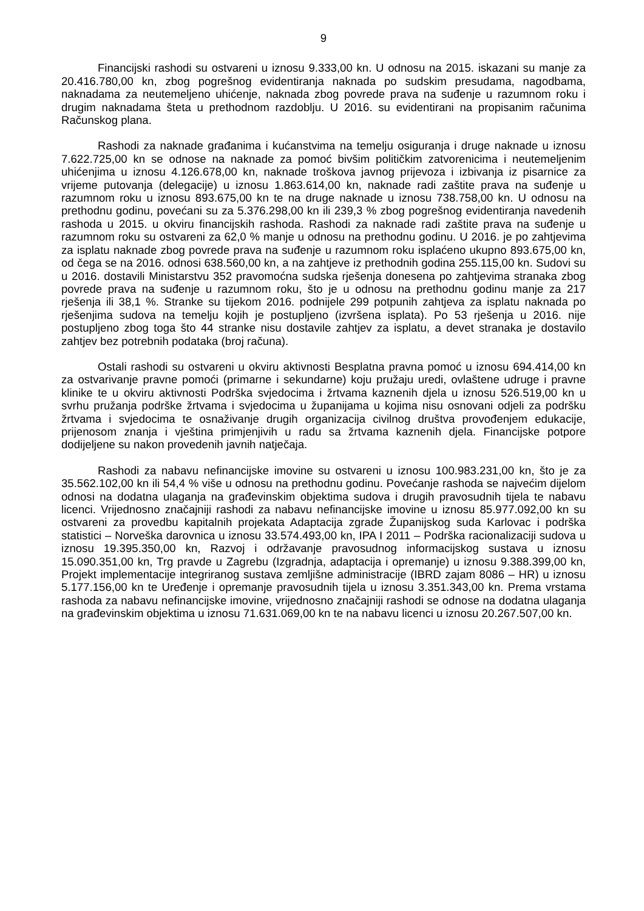9
Financijski rashodi su ostvareni u iznosu 9.333,00 kn. U odnosu na 2015. iskazani su manje za 20.416.780,00 kn, zbog pogrešnog evidentiranja naknada po sudskim presudama, nagodbama, naknadama za neutemeljeno uhićenje, naknada zbog povrede prava na suđenje u razumnom roku i drugim naknadama šteta u prethodnom razdoblju. U 2016. su evidentirani na propisanim računima Računskog plana.
Rashodi za naknade građanima i kućanstvima na temelju osiguranja i druge naknade u iznosu 7.622.725,00 kn se odnose na naknade za pomoć bivšim političkim zatvorenicima i neutemeljenim uhićenjima u iznosu 4.126.678,00 kn, naknade troškova javnog prijevoza i izbivanja iz pisarnice za vrijeme putovanja (delegacije) u iznosu 1.863.614,00 kn, naknade radi zaštite prava na suđenje u razumnom roku u iznosu 893.675,00 kn te na druge naknade u iznosu 738.758,00 kn. U odnosu na prethodnu godinu, povećani su za 5.376.298,00 kn ili 239,3 % zbog pogrešnog evidentiranja navedenih rashoda u 2015. u okviru financijskih rashoda. Rashodi za naknade radi zaštite prava na suđenje u razumnom roku su ostvareni za 62,0 % manje u odnosu na prethodnu godinu. U 2016. je po zahtjevima za isplatu naknade zbog povrede prava na suđenje u razumnom roku isplaćeno ukupno 893.675,00 kn, od čega se na 2016. odnosi 638.560,00 kn, a na zahtjeve iz prethodnih godina 255.115,00 kn. Sudovi su u 2016. dostavili Ministarstvu 352 pravomoćna sudska rješenja donesena po zahtjevima stranaka zbog povrede prava na suđenje u razumnom roku, što je u odnosu na prethodnu godinu manje za 217 rješenja ili 38,1 %. Stranke su tijekom 2016. podnijele 299 potpunih zahtjeva za isplatu naknada po rješenjima sudova na temelju kojih je postupljeno (izvršena isplata). Po 53 rješenja u 2016. nije postupljeno zbog toga što 44 stranke nisu dostavile zahtjev za isplatu, a devet stranaka je dostavilo zahtjev bez potrebnih podataka (broj računa).
Ostali rashodi su ostvareni u okviru aktivnosti Besplatna pravna pomoć u iznosu 694.414,00 kn za ostvarivanje pravne pomoći (primarne i sekundarne) koju pružaju uredi, ovlaštene udruge i pravne klinike te u okviru aktivnosti Podrška svjedocima i žrtvama kaznenih djela u iznosu 526.519,00 kn u svrhu pružanja podrške žrtvama i svjedocima u županijama u kojima nisu osnovani odjeli za podršku žrtvama i svjedocima te osnaživanje drugih organizacija civilnog društva provođenjem edukacije, prijenosom znanja i vještina primjenjivih u radu sa žrtvama kaznenih djela. Financijske potpore dodijeljene su nakon provedenih javnih natječaja.
Rashodi za nabavu nefinancijske imovine su ostvareni u iznosu 100.983.231,00 kn, što je za 35.562.102,00 kn ili 54,4 % više u odnosu na prethodnu godinu. Povećanje rashoda se najvećim dijelom odnosi na dodatna ulaganja na građevinskim objektima sudova i drugih pravosudnih tijela te nabavu licenci. Vrijednosno značajniji rashodi za nabavu nefinancijske imovine u iznosu 85.977.092,00 kn su ostvareni za provedbu kapitalnih projekata Adaptacija zgrade Županijskog suda Karlovac i podrška statistici – Norveška darovnica u iznosu 33.574.493,00 kn, IPA I 2011 – Podrška racionalizaciji sudova u iznosu 19.395.350,00 kn, Razvoj i održavanje pravosudnog informacijskog sustava u iznosu 15.090.351,00 kn, Trg pravde u Zagrebu (Izgradnja, adaptacija i opremanje) u iznosu 9.388.399,00 kn, Projekt implementacije integriranog sustava zemljišne administracije (IBRD zajam 8086 – HR) u iznosu 5.177.156,00 kn te Uređenje i opremanje pravosudnih tijela u iznosu 3.351.343,00 kn. Prema vrstama rashoda za nabavu nefinancijske imovine, vrijednosno značajniji rashodi se odnose na dodatna ulaganja na građevinskim objektima u iznosu 71.631.069,00 kn te na nabavu licenci u iznosu 20.267.507,00 kn.